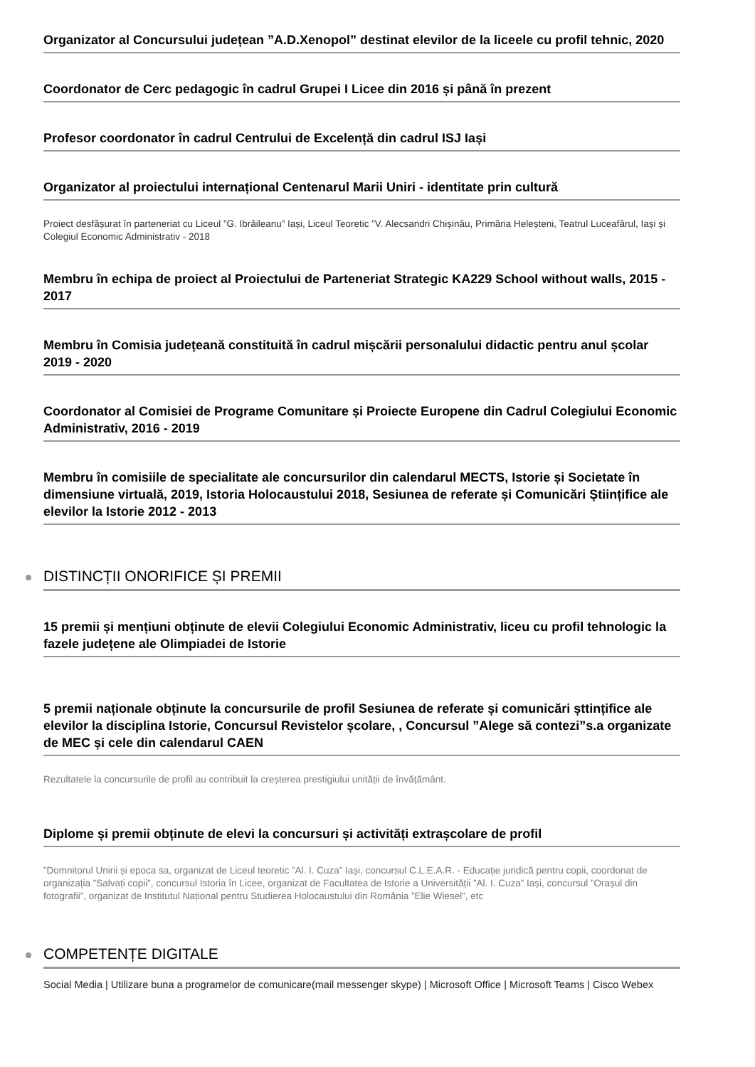Organizator al Concursului județean ”A.D.Xenopol” destinat elevilor de la liceele cu profil tehnic, 2020
Coordonator de Cerc pedagogic în cadrul Grupei I Licee din 2016 și până în prezent
Profesor coordonator în cadrul Centrului de Excelență din cadrul ISJ Iași
Organizator al proiectului internațional Centenarul Marii Uniri - identitate prin cultură
Proiect desfășurat în parteneriat cu Liceul ”G. Ibrăileanu” Iași, Liceul Teoretic ”V. Alecsandri Chișinău, Primăria Heleșteni, Teatrul Luceafărul, Iași și Colegiul Economic Administrativ - 2018
Membru în echipa de proiect al Proiectului de Parteneriat Strategic KA229 School without walls, 2015 - 2017
Membru în Comisia județeană constituită în cadrul mișcării personalului didactic pentru anul școlar 2019 - 2020
Coordonator al Comisiei de Programe Comunitare și Proiecte Europene din Cadrul Colegiului Economic Administrativ, 2016 - 2019
Membru în comisiile de specialitate ale concursurilor din calendarul MECTS, Istorie și Societate în dimensiune virtuală, 2019, Istoria Holocaustului 2018, Sesiunea de referate și Comunicări Științifice ale elevilor la Istorie 2012 - 2013
DISTINCȚII ONORIFICE ȘI PREMII
15 premii și mențiuni obținute de elevii Colegiului Economic Administrativ, liceu cu profil tehnologic la fazele județene ale Olimpiadei de Istorie
5 premii naționale obținute la concursurile de profil Sesiunea de referate și comunicări șttințifice ale elevilor la disciplina Istorie, Concursul Revistelor școlare, , Concursul ”Alege să contezi”s.a organizate de MEC și cele din calendarul CAEN
Rezultatele la concursurile de profil au contribuit la creșterea prestigiului unității de învățământ.
Diplome și premii obținute de elevi la concursuri și activități extrașcolare de profil
”Domnitorul Unirii și epoca sa, organizat de Liceul teoretic ”Al. I. Cuza” Iași, concursul C.L.E.A.R. - Educație juridică pentru copii, coordonat de organizația ”Salvați copii”, concursul Istoria în Licee, organizat de Facultatea de Istorie a Universității ”Al. I. Cuza” Iași, concursul ”Orașul din fotografii”, organizat de Institutul Național pentru Studierea Holocaustului din România ”Elie Wiesel”, etc
COMPETENȚE DIGITALE
Social Media | Utilizare buna a programelor de comunicare(mail messenger skype) | Microsoft Office | Microsoft Teams | Cisco Webex